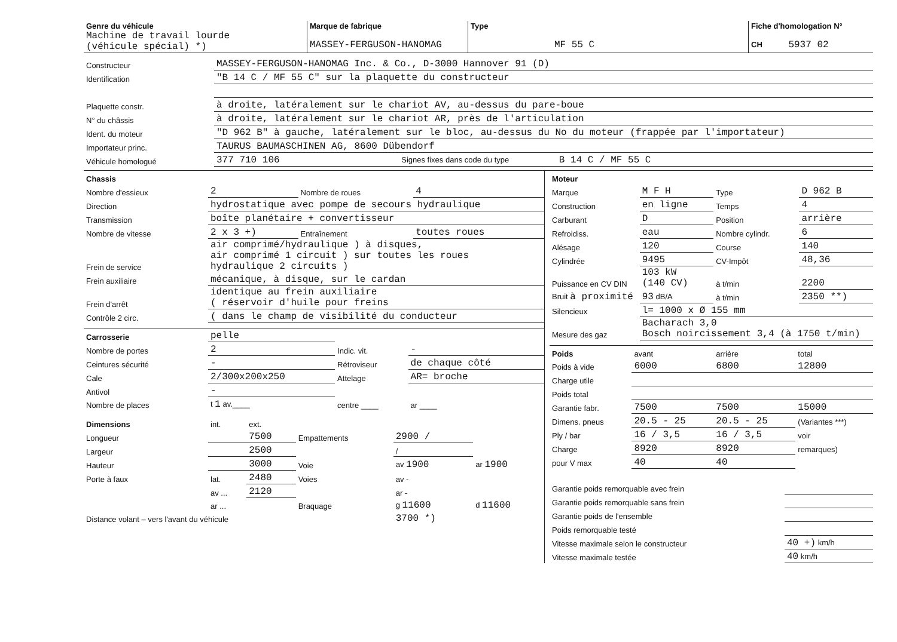| Genre du véhicule Machine de travail lourde (véhicule spécial) *) | Marque de fabrique MASSEY-FERGUSON-HANOMAG | Type MF 55 C | Fiche d'homologation N° CH 5937 02 |
| Constructeur | MASSEY-FERGUSON-HANOMAG Inc. & Co., D-3000 Hannover 91 (D) |
| Identification | "B 14 C / MF 55 C" sur la plaquette du constructeur |
| Plaquette constr. | à droite, latéralement sur le chariot AV, au-dessus du pare-boue |
| N° du châssis | à droite, latéralement sur le chariot AR, près de l'articulation |
| Ident. du moteur | "D 962 B" à gauche, latéralement sur le bloc, au-dessus du No du moteur (frappée par l'importateur) |
| Importateur princ. | TAURUS BAUMASCHINEN AG, 8600 Dübendorf |
| Véhicule homologué | 377 710 106 Signes fixes dans code du type B 14 C / MF 55 C |
| Chassis | | | |
| Nombre d'essieux | 2 | Nombre de roues | 4 |
| Direction | hydrostatique avec pompe de secours hydraulique | | |
| Transmission | boîte planétaire + convertisseur | | |
| Nombre de vitesse | 2 x 3 +) | Entraînement | toutes roues |
| Frein de service | air comprimé/hydraulique ) à disques, air comprimé 1 circuit ) sur toutes les roues hydraulique 2 circuits ) | | |
| Frein auxiliaire | mécanique, à disque, sur le cardan | | |
| Frein d'arrêt | identique au frein auxiliaire ( réservoir d'huile pour freins | | |
| Contrôle 2 circ. | ( dans le champ de visibilité du conducteur | | |
| Carrosserie | pelle | | |
| Nombre de portes | 2 | Indic. vit. | - |
| Ceintures sécurité | - | Rétroviseur | de chaque côté |
| Cale | 2/300x200x250 | Attelage | AR= broche |
| Antivol | - | | |
| Nombre de places | t 1 av.____ | centre ____ | ar ____ |
| Dimensions | int. | ext. | | | |
| Longueur | | 7500 | Empattements | 2900 / | |
| Largeur | | 2500 | | / | |
| Hauteur | | 3000 | Voie | av 1900 | ar 1900 |
| Porte à faux | lat. | 2480 | Voies | av - | |
| | av ... | 2120 | | ar - | |
| | ar ... | | Braquage | g 11600 | d 11600 |
| Distance volant – vers l'avant du véhicule | | | | 3700 *) | |
| Moteur | | | |
| Marque | M F H | Type | D 962 B |
| Construction | en ligne | Temps | 4 |
| Carburant | D | Position | arrière |
| Refroidiss. | eau | Nombre cylindr. | 6 |
| Alésage | 120 | Course | 140 |
| Cylindrée | 9495 | CV-Impôt | 48,36 |
| Puissance en CV DIN | 103 kW (140 CV) | à t/min | 2200 |
| Bruit à proximité | 93 dB/A | à t/min | 2350 **) |
| Silencieux | l= 1000 x Ø 155 mm | | |
| Mesure des gaz | Bacharach 3,0 Bosch noircissement 3,4 (à 1750 t/min) | | |
| Poids | avant | arrière | total |
| Poids à vide | 6000 | 6800 | 12800 |
| Charge utile | | | |
| Poids total | | | |
| Garantie fabr. | 7500 | 7500 | 15000 |
| Dimens. pneus | 20.5 - 25 | 20.5 - 25 | (Variantes ***) |
| Ply / bar | 16 / 3,5 | 16 / 3,5 | voir |
| Charge | 8920 | 8920 | remarques) |
| pour V max | 40 | 40 | |
| Garantie poids remorquable avec frein | |
| Garantie poids remorquable sans frein | |
| Garantie poids de l'ensemble | |
| Poids remorquable testé | |
| Vitesse maximale selon le constructeur | 40 +) km/h |
| Vitesse maximale testée | 40 km/h |